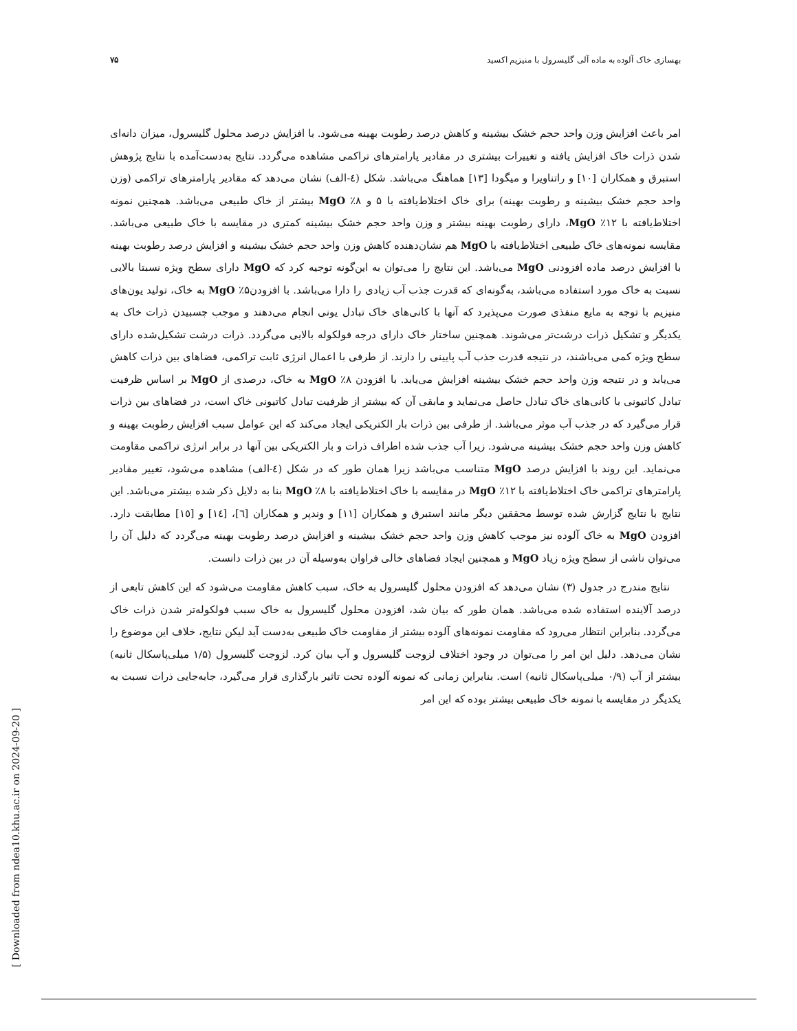بهسازی خاک آلوده به ماده آلی گلیسرول با منیزیم اکسید ۷۵
امر باعث افزایش وزن واحد حجم خشک بیشینه و کاهش درصد رطوبت بهینه می‌شود. با افزایش درصد محلول گلیسرول، میزان دانه‌ای شدن ذرات خاک افزایش یافته و تغییرات بیشتری در مقادیر پارامترهای تراکمی مشاهده می‌گردد. نتایج به‌دست‌آمده با نتایج پژوهش استبرق و همکاران [۱۰] و راتناویرا و میگودا [۱۳] هماهنگ می‌باشد. شکل (٤-الف) نشان می‌دهد که مقادیر پارامترهای تراکمی (وزن واحد حجم خشک بیشینه و رطوبت بهینه) برای خاک اختلاط‌یافته با ۵ و ۸٪ MgO بیشتر از خاک طبیعی می‌باشد. همچنین نمونه اختلاط‌یافته با ۱۲٪ MgO، دارای رطوبت بهینه بیشتر و وزن واحد حجم خشک بیشینه کمتری در مقایسه با خاک طبیعی می‌باشد. مقایسه نمونه‌های خاک طبیعی اختلاط‌یافته با MgO هم نشان‌دهنده کاهش وزن واحد حجم خشک بیشینه و افزایش درصد رطوبت بهینه با افزایش درصد ماده افزودنی MgO می‌باشد. این نتایج را می‌توان به این‌گونه توجیه کرد که MgO دارای سطح ویژه نسبتا بالایی نسبت به خاک مورد استفاده می‌باشد، به‌گونه‌ای که قدرت جذب آب زیادی را دارا می‌باشد. با افزودن۵٪ MgO به خاک، تولید یون‌های منیزیم با توجه به مایع منفذی صورت می‌پذیرد که آنها با کانی‌های خاک تبادل یونی انجام می‌دهند و موجب چسبیدن ذرات خاک به یکدیگر و تشکیل ذرات درشت‌تر می‌شوند. همچنین ساختار خاک دارای درجه فولکوله بالایی می‌گردد. ذرات درشت تشکیل‌شده دارای سطح ویژه کمی می‌باشند، در نتیجه قدرت جذب آب پایینی را دارند. از طرفی با اعمال انرژی ثابت تراکمی، فضاهای بین ذرات کاهش می‌یابد و در نتیجه وزن واحد حجم خشک بیشینه افزایش می‌یابد. با افزودن ۸٪ MgO به خاک، درصدی از MgO بر اساس ظرفیت تبادل کاتیونی با کانی‌های خاک تبادل حاصل می‌نماید و مابقی آن که بیشتر از ظرفیت تبادل کاتیونی خاک است، در فضاهای بین ذرات قرار می‌گیرد که در جذب آب موثر می‌باشد. از طرفی بین ذرات بار الکتریکی ایجاد می‌کند که این عوامل سبب افزایش رطوبت بهینه و کاهش وزن واحد حجم خشک بیشینه می‌شود. زیرا آب جذب شده اطراف ذرات و بار الکتریکی بین آنها در برابر انرژی تراکمی مقاومت می‌نماید. این روند با افزایش درصد MgO متناسب می‌باشد زیرا همان طور که در شکل (٤-الف) مشاهده می‌شود، تغییر مقادیر پارامترهای تراکمی خاک اختلاط‌یافته با ۱۲٪ MgO در مقایسه با خاک اختلاط‌یافته با ۸٪ MgO بنا به دلایل ذکر شده بیشتر می‌باشد. این نتایج با نتایج گزارش شده توسط محققین دیگر مانند استبرق و همکاران [۱۱] و وندپر و همکاران [٦]، [١٤] و [١٥] مطابقت دارد. افزودن MgO به خاک آلوده نیز موجب کاهش وزن واحد حجم خشک بیشینه و افزایش درصد رطوبت بهینه می‌گردد که دلیل آن را می‌توان ناشی از سطح ویژه زیاد MgO و همچنین ایجاد فضاهای خالی فراوان به‌وسیله آن در بین ذرات دانست.
نتایج مندرج در جدول (۳) نشان می‌دهد که افزودن محلول گلیسرول به خاک، سبب کاهش مقاومت می‌شود که این کاهش تابعی از درصد آلاینده استفاده شده می‌باشد. همان طور که بیان شد، افزودن محلول گلیسرول به خاک سبب فولکوله‌تر شدن ذرات خاک می‌گردد. بنابراین انتظار می‌رود که مقاومت نمونه‌های آلوده بیشتر از مقاومت خاک طبیعی به‌دست آید لیکن نتایج، خلاف این موضوع را نشان می‌دهد. دلیل این امر را می‌توان در وجود اختلاف لزوجت گلیسرول و آب بیان کرد. لزوجت گلیسرول (۱/۵ میلی‌پاسکال ثانیه) بیشتر از آب (۰/۹ میلی‌پاسکال ثانیه) است. بنابراین زمانی که نمونه آلوده تحت تاثیر بارگذاری قرار می‌گیرد، جابه‌جایی ذرات نسبت به یکدیگر در مقایسه با نمونه خاک طبیعی بیشتر بوده که این امر
[ Downloaded from ndea10.khu.ac.ir on 2024-09-20 ]